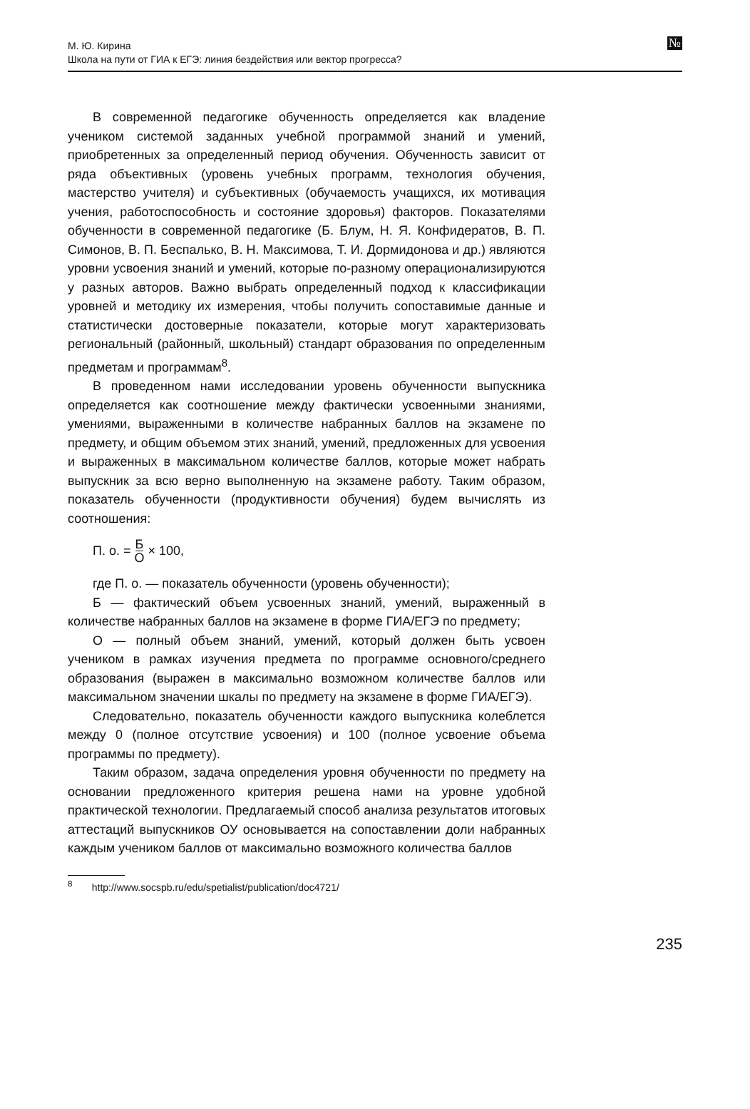№ М. Ю. Кирина
Школа на пути от ГИА к ЕГЭ: линия бездействия или вектор прогресса?
В современной педагогике обученность определяется как владение учеником системой заданных учебной программой знаний и умений, приобретенных за определенный период обучения. Обученность зависит от ряда объективных (уровень учебных программ, технология обучения, мастерство учителя) и субъективных (обучаемость учащихся, их мотивация учения, работоспособность и состояние здоровья) факторов. Показателями обученности в современной педагогике (Б. Блум, Н. Я. Конфидератов, В. П. Симонов, В. П. Беспалько, В. Н. Максимова, Т. И. Дормидонова и др.) являются уровни усвоения знаний и умений, которые по-разному операционализируются у разных авторов. Важно выбрать определенный подход к классификации уровней и методику их измерения, чтобы получить сопоставимые данные и статистически достоверные показатели, которые могут характеризовать региональный (районный, школьный) стандарт образования по определенным предметам и программам<sup>8</sup>.
В проведенном нами исследовании уровень обученности выпускника определяется как соотношение между фактически усвоенными знаниями, умениями, выраженными в количестве набранных баллов на экзамене по предмету, и общим объемом этих знаний, умений, предложенных для усвоения и выраженных в максимальном количестве баллов, которые может набрать выпускник за всю верно выполненную на экзамене работу. Таким образом, показатель обученности (продуктивности обучения) будем вычислять из соотношения:
П. о. = Б О × 100,
где П. о. — показатель обученности (уровень обученности);
Б — фактический объем усвоенных знаний, умений, выраженный в количестве набранных баллов на экзамене в форме ГИА/ЕГЭ по предмету;
О — полный объем знаний, умений, который должен быть усвоен учеником в рамках изучения предмета по программе основного/среднего образования (выражен в максимально возможном количестве баллов или максимальном значении шкалы по предмету на экзамене в форме ГИА/ЕГЭ).
Следовательно, показатель обученности каждого выпускника колеблется между 0 (полное отсутствие усвоения) и 100 (полное усвоение объема программы по предмету).
Таким образом, задача определения уровня обученности по предмету на основании предложенного критерия решена нами на уровне удобной практической технологии. Предлагаемый способ анализа результатов итоговых аттестаций выпускников ОУ основывается на сопоставлении доли набранных каждым учеником баллов от максимально возможного количества баллов
<sup>8</sup> http://www.socspb.ru/edu/spetialist/publication/doc4721/
235